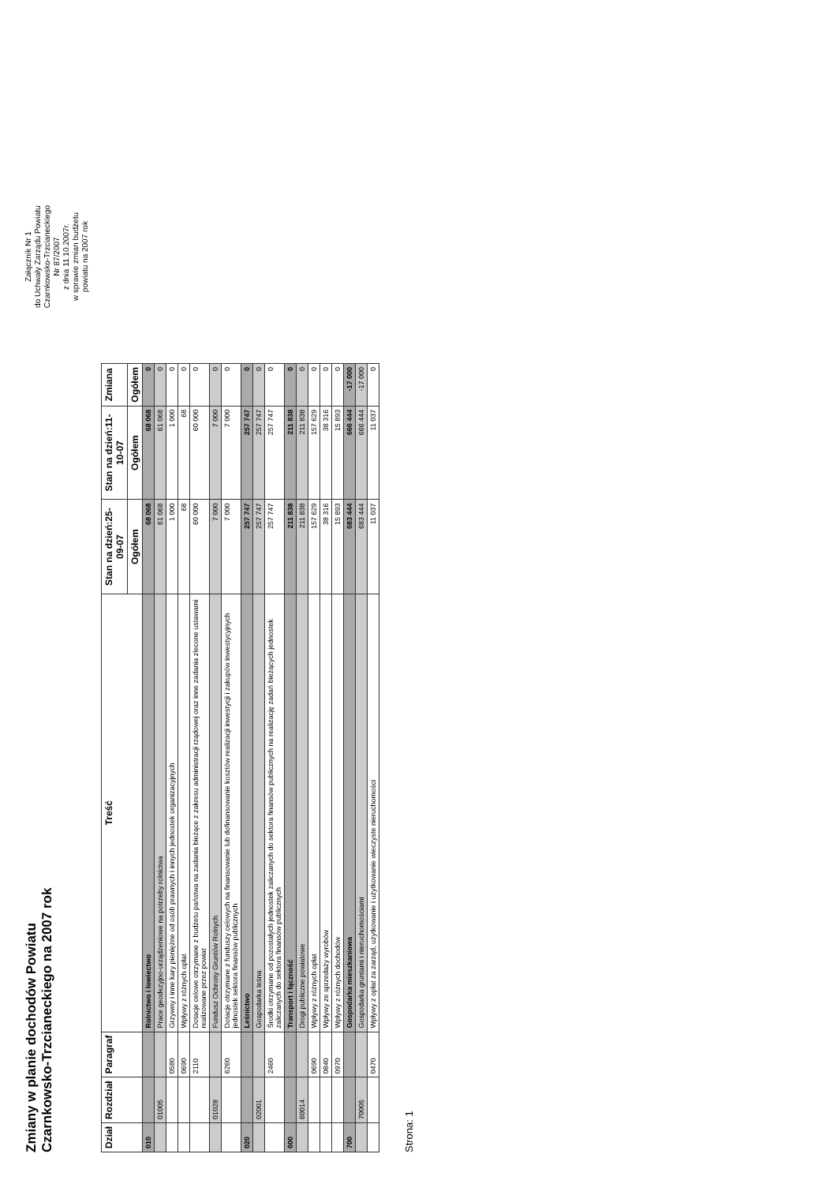Zmiany w planie dochodów Powiatu
Czarnkowsko-Trzcianeckiego na 2007 rok
Załącznik Nr 1
do Uchwały Zarządu Powiatu
Czarnkowsko-Trzcianeckiego
Nr 87/2007
z dnia 11.10.2007r.
w sprawie zmian budżetu
powiatu na 2007 rok
| Dział | Rozdział | Paragraf | Treść | Stan na dzień:25-09-07 | Stan na dzień:11-10-07 | Zmiana |
| --- | --- | --- | --- | --- | --- | --- |
| | | | | Ogółem | Ogółem | Ogółem |
| 010 | | | Rolnictwo i łowiectwo | 68 068 | 68 068 | 0 |
| | 01005 | | Prace geodezyjno-urządzeniowe na potrzeby rolnictwa | 61 068 | 61 068 | 0 |
| | | 0580 | Grzywny i inne kary pieniężne od osób prawnych i innych jednostek organizacyjnych | 1 000 | 1 000 | 0 |
| | | 0690 | Wpływy z różnych opłat | 68 | 68 | 0 |
| | | 2110 | Dotacje celowe otrzymane z budżetu państwa na zadania bieżące z zakresu administracji rządowej oraz inne zadania zlecone ustawami realizowane przez powiat | 60 000 | 60 000 | 0 |
| | 01028 | | Fundusz Ochrony Gruntów Rolnych | 7 000 | 7 000 | 0 |
| | | 6260 | Dotacje otrzymane z funduszy celowych na finansowanie lub dofinansowanie kosztów realizacji inwestycji i zakupów inwestycyjnych jednostek sektora finansów publicznych | 7 000 | 7 000 | 0 |
| 020 | | | Leśnictwo | 257 747 | 257 747 | 0 |
| | 02001 | | Gospodarka leśna | 257 747 | 257 747 | 0 |
| | | 2460 | Środki otrzymane od pozostałych jednostek zaliczanych do sektora finansów publicznych na realizację zadań bieżących jednostek zaliczanych do sektora finansów publicznych | 257 747 | 257 747 | 0 |
| 600 | | | Transport i łączność | 211 838 | 211 838 | 0 |
| | 60014 | | Drogi publiczne powiatowe | 211 838 | 211 838 | 0 |
| | | 0690 | Wpływy z różnych opłat | 157 629 | 157 629 | 0 |
| | | 0840 | Wpływy ze sprzedaży wyrobów | 38 316 | 38 316 | 0 |
| | | 0970 | Wpływy z różnych dochodów | 15 893 | 15 893 | 0 |
| 700 | | | Gospodarka mieszkaniowa | 683 444 | 666 444 | -17 000 |
| | 70005 | | Gospodarka gruntami i nieruchomościami | 683 444 | 666 444 | -17 000 |
| | | 0470 | Wpływy z opłat za zarząd, użytkowanie i użytkowanie wieczyste nieruchomości | 11 037 | 11 037 | 0 |
Strona: 1